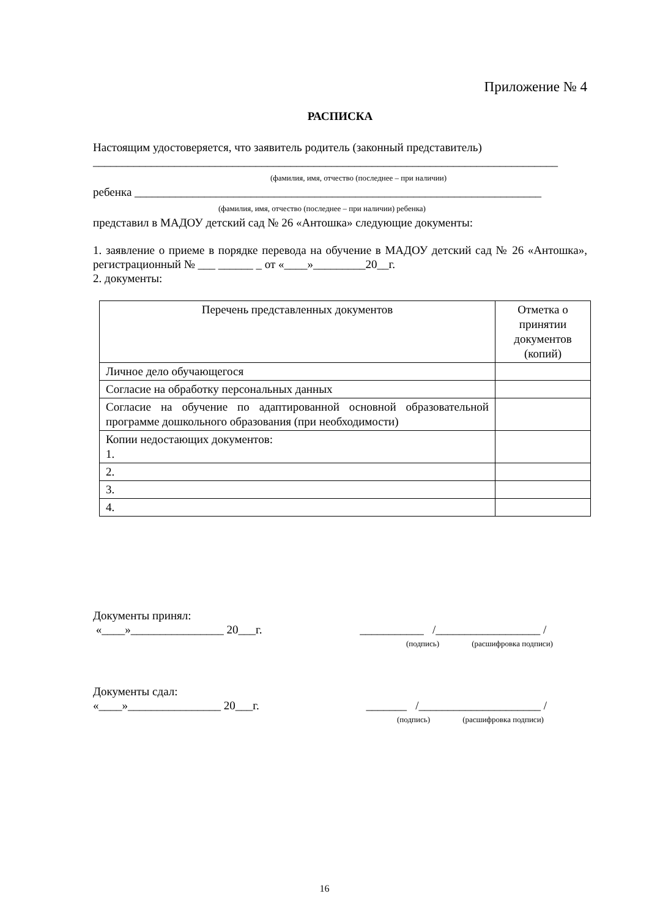Приложение № 4
РАСПИСКА
Настоящим удостоверяется, что заявитель родитель (законный представитель)
________________________________________________________________________________
(фамилия, имя, отчество (последнее – при наличии)
ребенка ______________________________________________________________________
(фамилия, имя, отчество (последнее – при наличии) ребенка)
представил в МАДОУ детский сад № 26 «Антошка» следующие документы:
1. заявление о приеме в порядке перевода на обучение в МАДОУ детский сад № 26 «Антошка», регистрационный № ___ ______ _ от «____»_________20__г.
2. документы:
| Перечень представленных документов | Отметка о принятии документов (копий) |
| --- | --- |
| Личное дело обучающегося | |
| Согласие на обработку персональных данных | |
| Согласие на обучение по адаптированной основной образовательной программе дошкольного образования (при необходимости) | |
| Копии недостающих документов: 1. | |
| 2. | |
| 3. | |
| 4. | |
Документы принял:
«____»________________ 20___г. ___________ /__________________ /
(подпись) (расшифровка подписи)
Документы сдал:
«____»________________ 20___г. _______ /_____________________ /
(подпись) (расшифровка подписи)
16